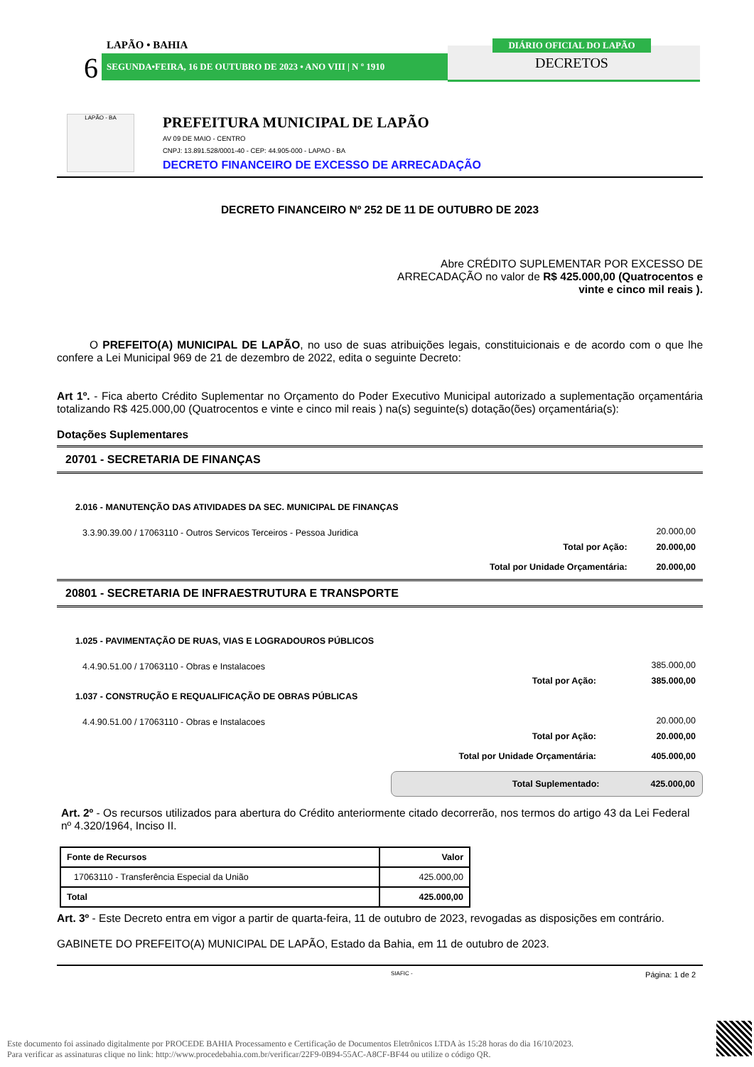LAPÃO • BAHIA
6 SEGUNDA•FEIRA, 16 DE OUTUBRO DE 2023 • ANO VIII | N º 1910
DIÁRIO OFICIAL DO LAPÃO
DECRETOS
LAPÃO - BA
PREFEITURA MUNICIPAL DE LAPÃO
AV 09 DE MAIO - CENTRO
CNPJ: 13.891.528/0001-40 - CEP: 44.905-000 - LAPAO - BA
DECRETO FINANCEIRO DE EXCESSO DE ARRECADAÇÃO
DECRETO FINANCEIRO Nº 252 DE 11 DE OUTUBRO DE 2023
Abre CRÉDITO SUPLEMENTAR POR EXCESSO DE ARRECADAÇÃO no valor de R$ 425.000,00 (Quatrocentos e vinte e cinco mil reais ).
O PREFEITO(A) MUNICIPAL DE LAPÃO, no uso de suas atribuições legais, constituicionais e de acordo com o que lhe confere a Lei Municipal 969 de 21 de dezembro de 2022, edita o seguinte Decreto:
Art 1º. - Fica aberto Crédito Suplementar no Orçamento do Poder Executivo Municipal autorizado a suplementação orçamentária totalizando R$ 425.000,00 (Quatrocentos e vinte e cinco mil reais ) na(s) seguinte(s) dotação(ões) orçamentária(s):
Dotações Suplementares
20701 - SECRETARIA DE FINANÇAS
| 2.016 - MANUTENÇÃO DAS ATIVIDADES DA SEC. MUNICIPAL DE FINANÇAS | | |
| 3.3.90.39.00 / 17063110 - Outros Servicos Terceiros - Pessoa Juridica | | 20.000,00 |
| | Total por Ação: | 20.000,00 |
| | Total por Unidade Orçamentária: | 20.000,00 |
20801 - SECRETARIA DE INFRAESTRUTURA E TRANSPORTE
| 1.025 - PAVIMENTAÇÃO DE RUAS, VIAS E LOGRADOUROS PÚBLICOS | | |
| 4.4.90.51.00 / 17063110 - Obras e Instalacoes | | 385.000,00 |
| | Total por Ação: | 385.000,00 |
| 1.037 - CONSTRUÇÃO E REQUALIFICAÇÃO DE OBRAS PÚBLICAS | | |
| 4.4.90.51.00 / 17063110 - Obras e Instalacoes | | 20.000,00 |
| | Total por Ação: | 20.000,00 |
| | Total por Unidade Orçamentária: | 405.000,00 |
Total Suplementado: 425.000,00
Art. 2º - Os recursos utilizados para abertura do Crédito anteriormente citado decorrerão, nos termos do artigo 43 da Lei Federal nº 4.320/1964, Inciso II.
| Fonte de Recursos | Valor |
| --- | --- |
| 17063110 - Transferência Especial da União | 425.000,00 |
| Total | 425.000,00 |
Art. 3º - Este Decreto entra em vigor a partir de quarta-feira, 11 de outubro de 2023, revogadas as disposições em contrário.
GABINETE DO PREFEITO(A) MUNICIPAL DE LAPÃO, Estado da Bahia, em 11 de outubro de 2023.
SIAFIC - Página: 1 de 2
Este documento foi assinado digitalmente por PROCEDE BAHIA Processamento e Certificação de Documentos Eletrônicos LTDA às 15:28 horas do dia 16/10/2023.
Para verificar as assinaturas clique no link: http://www.procedebahia.com.br/verificar/22F9-0B94-55AC-A8CF-BF44 ou utilize o código QR.